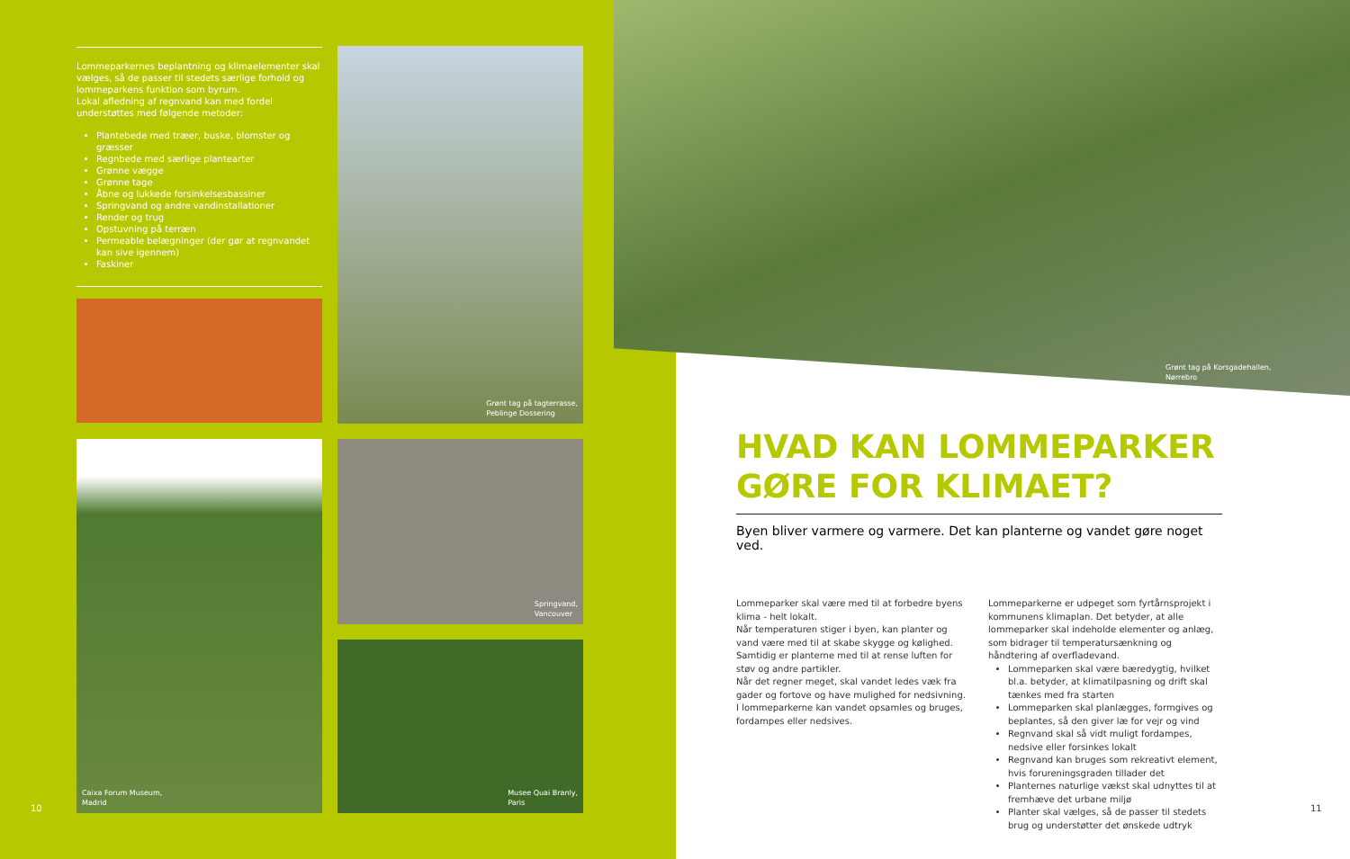Lommeparkernes beplantning og klimaelementer skal vælges, så de passer til stedets særlige forhold og lommeparkens funktion som byrum.
Lokal afledning af regnvand kan med fordel understøttes med følgende metoder:
Plantebede med træer, buske, blomster og græsser
Regnbede med særlige plantearter
Grønne vægge
Grønne tage
Åbne og lukkede forsinkelsesbassiner
Springvand og andre vandinstallationer
Render og trug
Opstuvning på terræn
Permeable belægninger (der gør at regnvandet kan sive igennem)
Faskiner
Grønt tag på tagterrasse,
Peblinge Dossering
Caixa Forum Museum,
Madrid
Springvand,
Vancouver
Musee Quai Branly,
Paris
10
Grønt tag på Korsgadehallen,
Nørrebro
HVAD KAN LOMMEPARKER GØRE FOR KLIMAET?
Byen bliver varmere og varmere. Det kan planterne og vandet gøre noget ved.
Lommeparker skal være med til at forbedre byens klima - helt lokalt.
Når temperaturen stiger i byen, kan planter og vand være med til at skabe skygge og kølighed. Samtidig er planterne med til at rense luften for støv og andre partikler.
Når det regner meget, skal vandet ledes væk fra gader og fortove og have mulighed for nedsivning. I lommeparkerne kan vandet opsamles og bruges, fordampes eller nedsives.
Lommeparkerne er udpeget som fyrtårnsprojekt i kommunens klimaplan. Det betyder, at alle lommeparker skal indeholde elementer og anlæg, som bidrager til temperatursænkning og håndtering af overfladevand.
Lommeparken skal være bæredygtig, hvilket bl.a. betyder, at klimatilpasning og drift skal tænkes med fra starten
Lommeparken skal planlægges, formgives og beplantes, så den giver læ for vejr og vind
Regnvand skal så vidt muligt fordampes, nedsive eller forsinkes lokalt
Regnvand kan bruges som rekreativt element, hvis forureningsgraden tillader det
Planternes naturlige vækst skal udnyttes til at fremhæve det urbane miljø
Planter skal vælges, så de passer til stedets brug og understøtter det ønskede udtryk
11